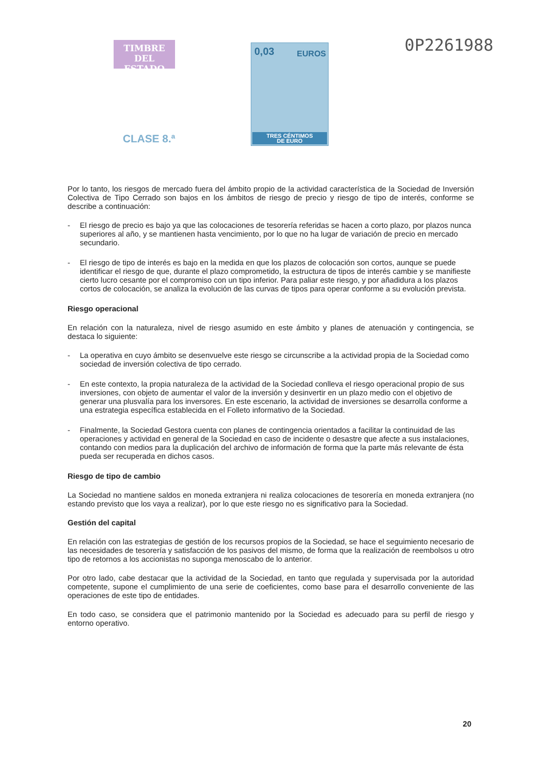TIMBRE
DEL ESTADO
CLASE 8.ª
0,03 EUROS
TRES CÉNTIMOS
DE EURO
0P2261988
Por lo tanto, los riesgos de mercado fuera del ámbito propio de la actividad característica de la Sociedad de Inversión Colectiva de Tipo Cerrado son bajos en los ámbitos de riesgo de precio y riesgo de tipo de interés, conforme se describe a continuación:
- El riesgo de precio es bajo ya que las colocaciones de tesorería referidas se hacen a corto plazo, por plazos nunca superiores al año, y se mantienen hasta vencimiento, por lo que no ha lugar de variación de precio en mercado secundario.
- El riesgo de tipo de interés es bajo en la medida en que los plazos de colocación son cortos, aunque se puede identificar el riesgo de que, durante el plazo comprometido, la estructura de tipos de interés cambie y se manifieste cierto lucro cesante por el compromiso con un tipo inferior. Para paliar este riesgo, y por añadidura a los plazos cortos de colocación, se analiza la evolución de las curvas de tipos para operar conforme a su evolución prevista.
Riesgo operacional
En relación con la naturaleza, nivel de riesgo asumido en este ámbito y planes de atenuación y contingencia, se destaca lo siguiente:
- La operativa en cuyo ámbito se desenvuelve este riesgo se circunscribe a la actividad propia de la Sociedad como sociedad de inversión colectiva de tipo cerrado.
- En este contexto, la propia naturaleza de la actividad de la Sociedad conlleva el riesgo operacional propio de sus inversiones, con objeto de aumentar el valor de la inversión y desinvertir en un plazo medio con el objetivo de generar una plusvalía para los inversores. En este escenario, la actividad de inversiones se desarrolla conforme a una estrategia específica establecida en el Folleto informativo de la Sociedad.
- Finalmente, la Sociedad Gestora cuenta con planes de contingencia orientados a facilitar la continuidad de las operaciones y actividad en general de la Sociedad en caso de incidente o desastre que afecte a sus instalaciones, contando con medios para la duplicación del archivo de información de forma que la parte más relevante de ésta pueda ser recuperada en dichos casos.
Riesgo de tipo de cambio
La Sociedad no mantiene saldos en moneda extranjera ni realiza colocaciones de tesorería en moneda extranjera (no estando previsto que los vaya a realizar), por lo que este riesgo no es significativo para la Sociedad.
Gestión del capital
En relación con las estrategias de gestión de los recursos propios de la Sociedad, se hace el seguimiento necesario de las necesidades de tesorería y satisfacción de los pasivos del mismo, de forma que la realización de reembolsos u otro tipo de retornos a los accionistas no suponga menoscabo de lo anterior.
Por otro lado, cabe destacar que la actividad de la Sociedad, en tanto que regulada y supervisada por la autoridad competente, supone el cumplimiento de una serie de coeficientes, como base para el desarrollo conveniente de las operaciones de este tipo de entidades.
En todo caso, se considera que el patrimonio mantenido por la Sociedad es adecuado para su perfil de riesgo y entorno operativo.
20